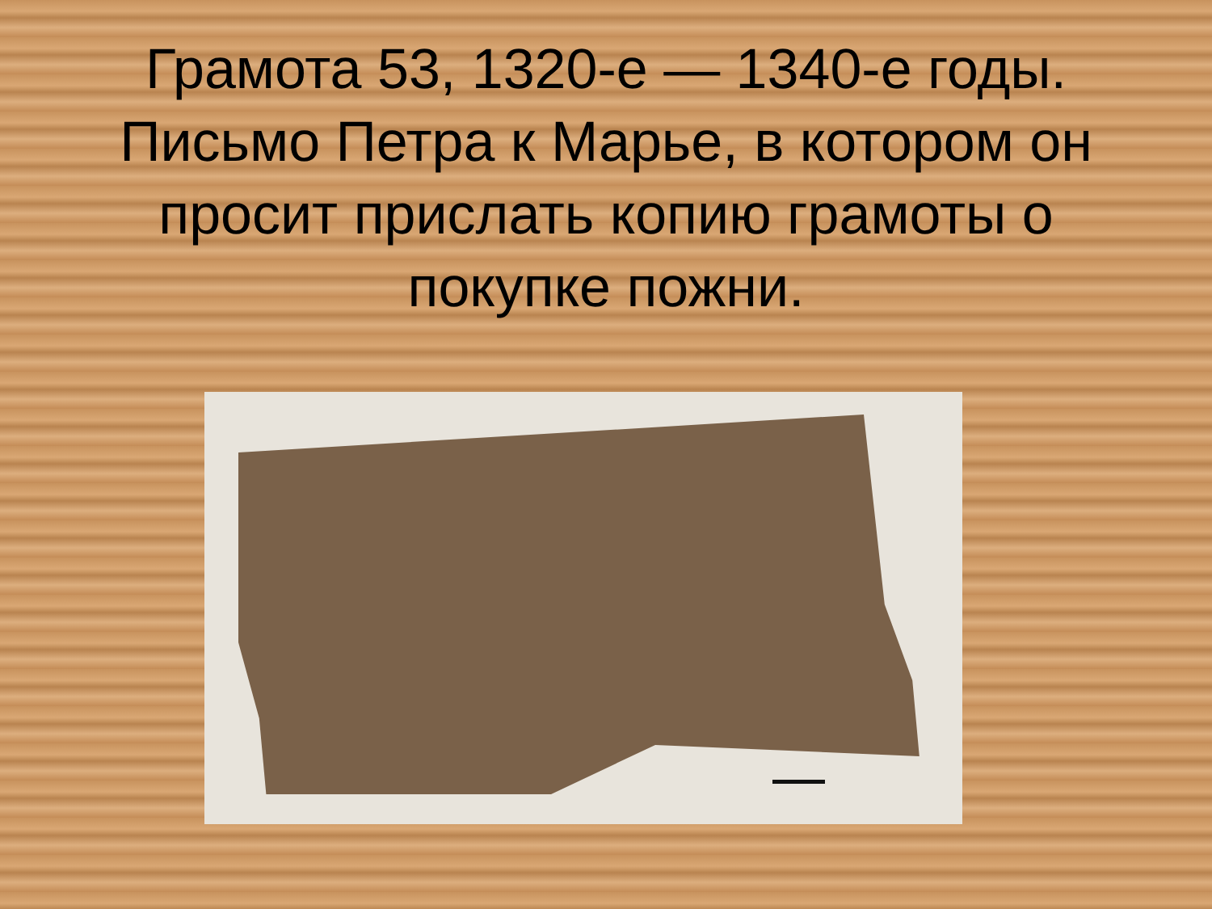Грамота 53, 1320-е — 1340-е годы. Письмо Петра к Марье, в котором он просит прислать копию грамоты о покупке пожни.